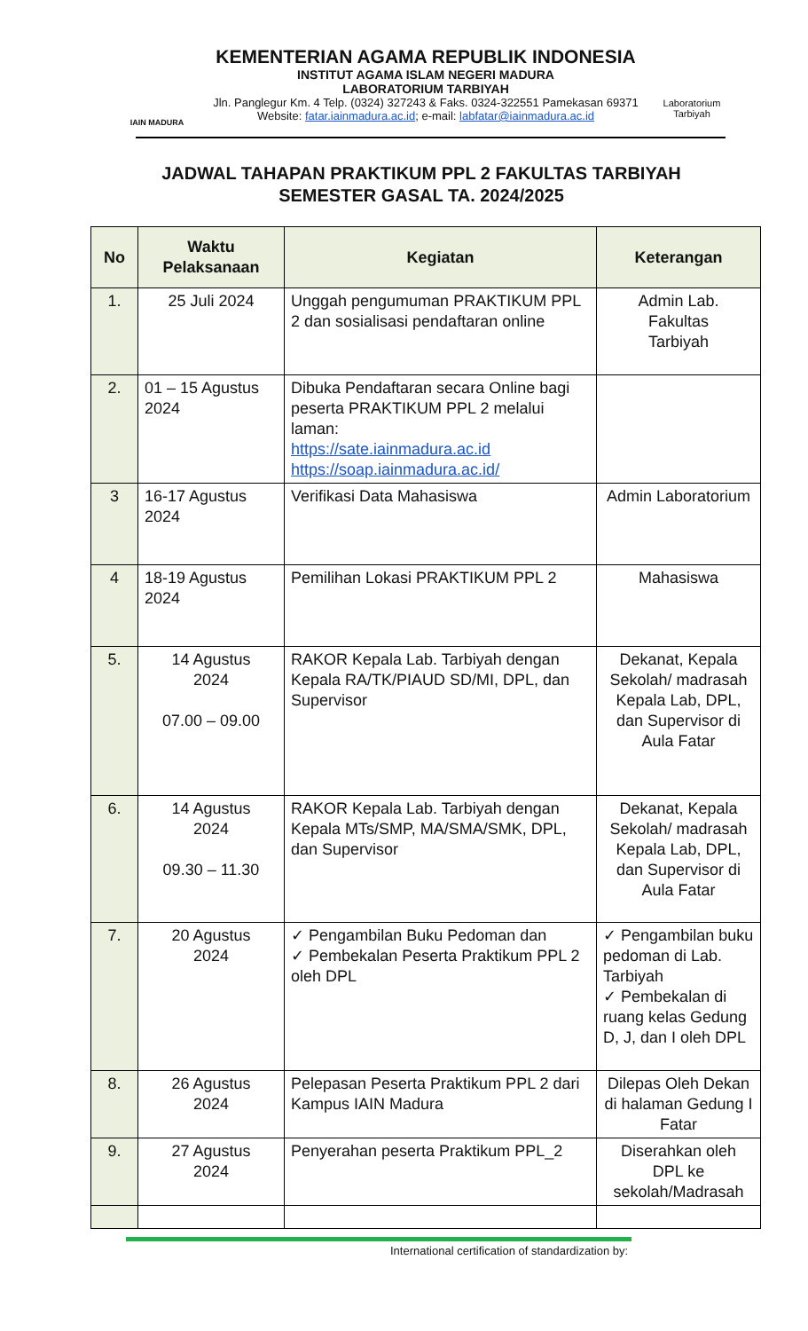IAIN MADURA
KEMENTERIAN AGAMA REPUBLIK INDONESIA
INSTITUT AGAMA ISLAM NEGERI MADURA
LABORATORIUM TARBIYAH
Jln. Panglegur Km. 4 Telp. (0324) 327243 & Faks. 0324-322551 Pamekasan 69371
Website: fatar.iainmadura.ac.id; e-mail: labfatar@iainmadura.ac.id
Laboratorium Tarbiyah
JADWAL TAHAPAN PRAKTIKUM PPL 2 FAKULTAS TARBIYAH
SEMESTER GASAL TA. 2024/2025
| No | Waktu Pelaksanaan | Kegiatan | Keterangan |
| --- | --- | --- | --- |
| 1. | 25 Juli 2024 | Unggah pengumuman PRAKTIKUM PPL 2 dan sosialisasi pendaftaran online | Admin Lab. Fakultas Tarbiyah |
| 2. | 01 – 15 Agustus 2024 | Dibuka Pendaftaran secara Online bagi peserta PRAKTIKUM PPL 2 melalui laman: https://sate.iainmadura.ac.id https://soap.iainmadura.ac.id/ | |
| 3 | 16-17 Agustus 2024 | Verifikasi Data Mahasiswa | Admin Laboratorium |
| 4 | 18-19 Agustus 2024 | Pemilihan Lokasi PRAKTIKUM PPL 2 | Mahasiswa |
| 5. | 14 Agustus 2024 07.00 – 09.00 | RAKOR Kepala Lab. Tarbiyah dengan Kepala RA/TK/PIAUD SD/MI, DPL, dan Supervisor | Dekanat, Kepala Sekolah/ madrasah Kepala Lab, DPL, dan Supervisor di Aula Fatar |
| 6. | 14 Agustus 2024 09.30 – 11.30 | RAKOR Kepala Lab. Tarbiyah dengan Kepala MTs/SMP, MA/SMA/SMK, DPL, dan Supervisor | Dekanat, Kepala Sekolah/ madrasah Kepala Lab, DPL, dan Supervisor di Aula Fatar |
| 7. | 20 Agustus 2024 | ✓ Pengambilan Buku Pedoman dan ✓ Pembekalan Peserta Praktikum PPL 2 oleh DPL | ✓ Pengambilan buku pedoman di Lab. Tarbiyah ✓ Pembekalan di ruang kelas Gedung D, J, dan I oleh DPL |
| 8. | 26 Agustus 2024 | Pelepasan Peserta Praktikum PPL 2 dari Kampus IAIN Madura | Dilepas Oleh Dekan di halaman Gedung I Fatar |
| 9. | 27 Agustus 2024 | Penyerahan peserta Praktikum PPL_2 | Diserahkan oleh DPL ke sekolah/Madrasah |
International certification of standardization by: